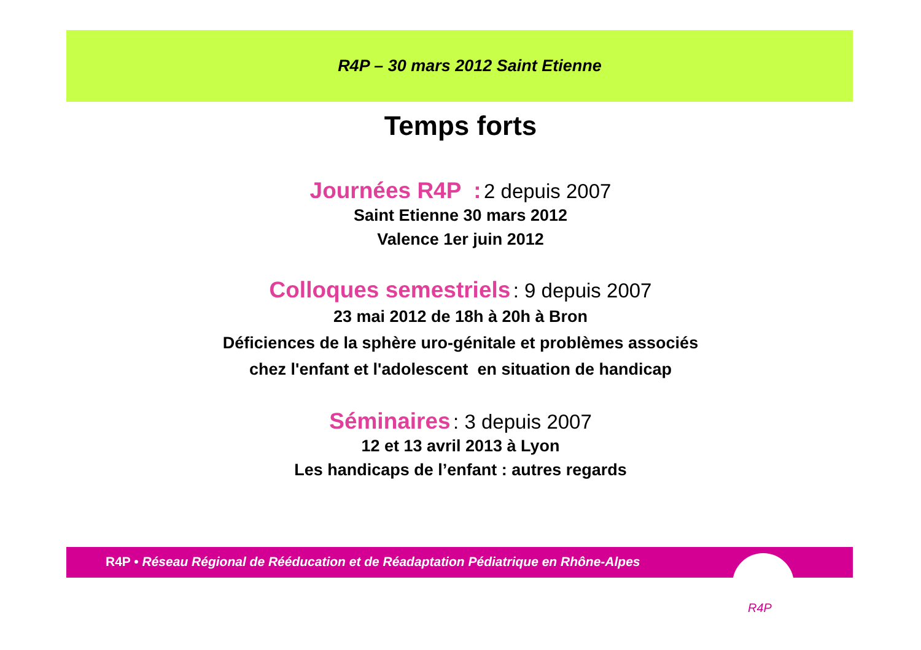R4P – 30 mars 2012 Saint Etienne
Temps forts
Journées R4P : 2 depuis 2007
Saint Etienne 30 mars 2012
Valence 1er juin 2012
Colloques semestriels : 9 depuis 2007
23 mai 2012 de 18h à 20h à Bron
Déficiences de la sphère uro-génitale et problèmes associés
chez l'enfant et l'adolescent en situation de handicap
Séminaires : 3 depuis 2007
12 et 13 avril 2013 à Lyon
Les handicaps de l’enfant : autres regards
R4P • Réseau Régional de Rééducation et de Réadaptation Pédiatrique en Rhône-Alpes
R4P